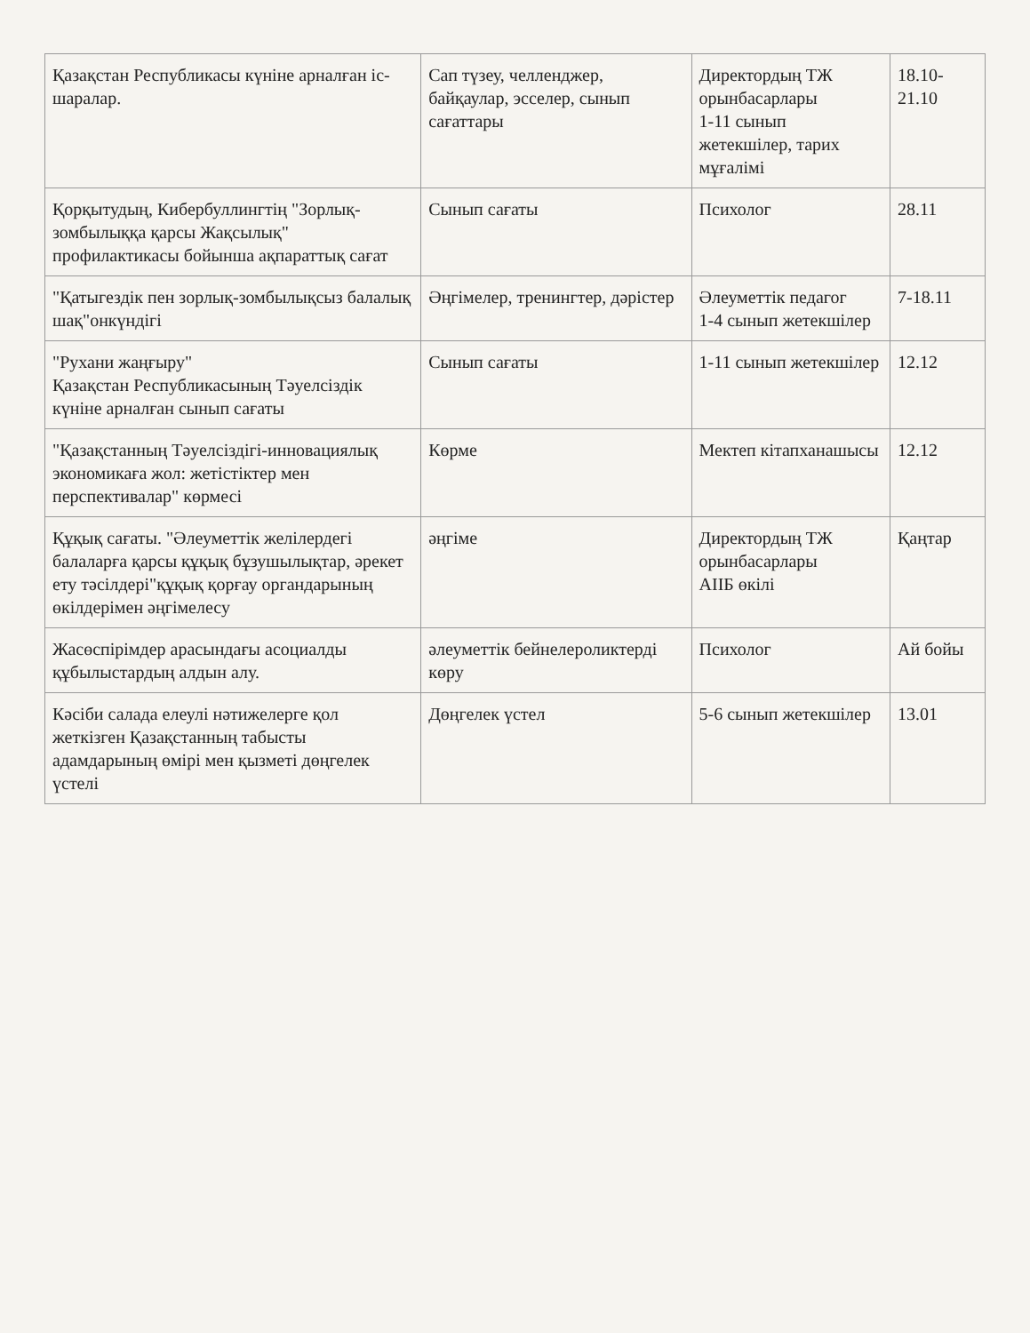| Қазақстан Республикасы күніне арналған іс-шаралар. | Сап түзеу, челленджер, байқаулар, эсселер, сынып сағаттары | Директордың ТЖ орынбасарлары 1-11 сынып жетекшілер, тарих мұғалімі | 18.10-21.10 |
| Қорқытудың, Кибербуллингтің "Зорлық-зомбылыққа қарсы Жақсылық" профилактикасы бойынша ақпараттық сағат | Сынып сағаты | Психолог | 28.11 |
| "Қатыгездік пен зорлық-зомбылықсыз балалық шақ"онкүндігі | Әңгімелер, тренингтер, дәрістер | Әлеуметтік педагог 1-4 сынып жетекшілер | 7-18.11 |
| "Рухани жаңғыру" Қазақстан Республикасының Тәуелсіздік күніне арналған сынып сағаты | Сынып сағаты | 1-11 сынып жетекшілер | 12.12 |
| "Қазақстанның Тәуелсіздігі-инновациялық экономикаға жол: жетістіктер мен перспективалар" көрмесі | Көрме | Мектеп кітапханашысы | 12.12 |
| Құқық сағаты. "Әлеуметтік желілердегі балаларға қарсы құқық бұзушылықтар, әрекет ету тәсілдері"құқық қорғау органдарының өкілдерімен әңгімелесу | әңгіме | Директордың ТЖ орынбасарлары АІІБ өкілі | Қаңтар |
| Жасөспірімдер арасындағы асоциалды құбылыстардың алдын алу. | әлеуметтік бейнелероликтерді көру | Психолог | Ай бойы |
| Кәсіби салада елеулі нәтижелерге қол жеткізген Қазақстанның табысты адамдарының өмірі мен қызметі дөңгелек үстелі | Дөңгелек үстел | 5-6 сынып жетекшілер | 13.01 |